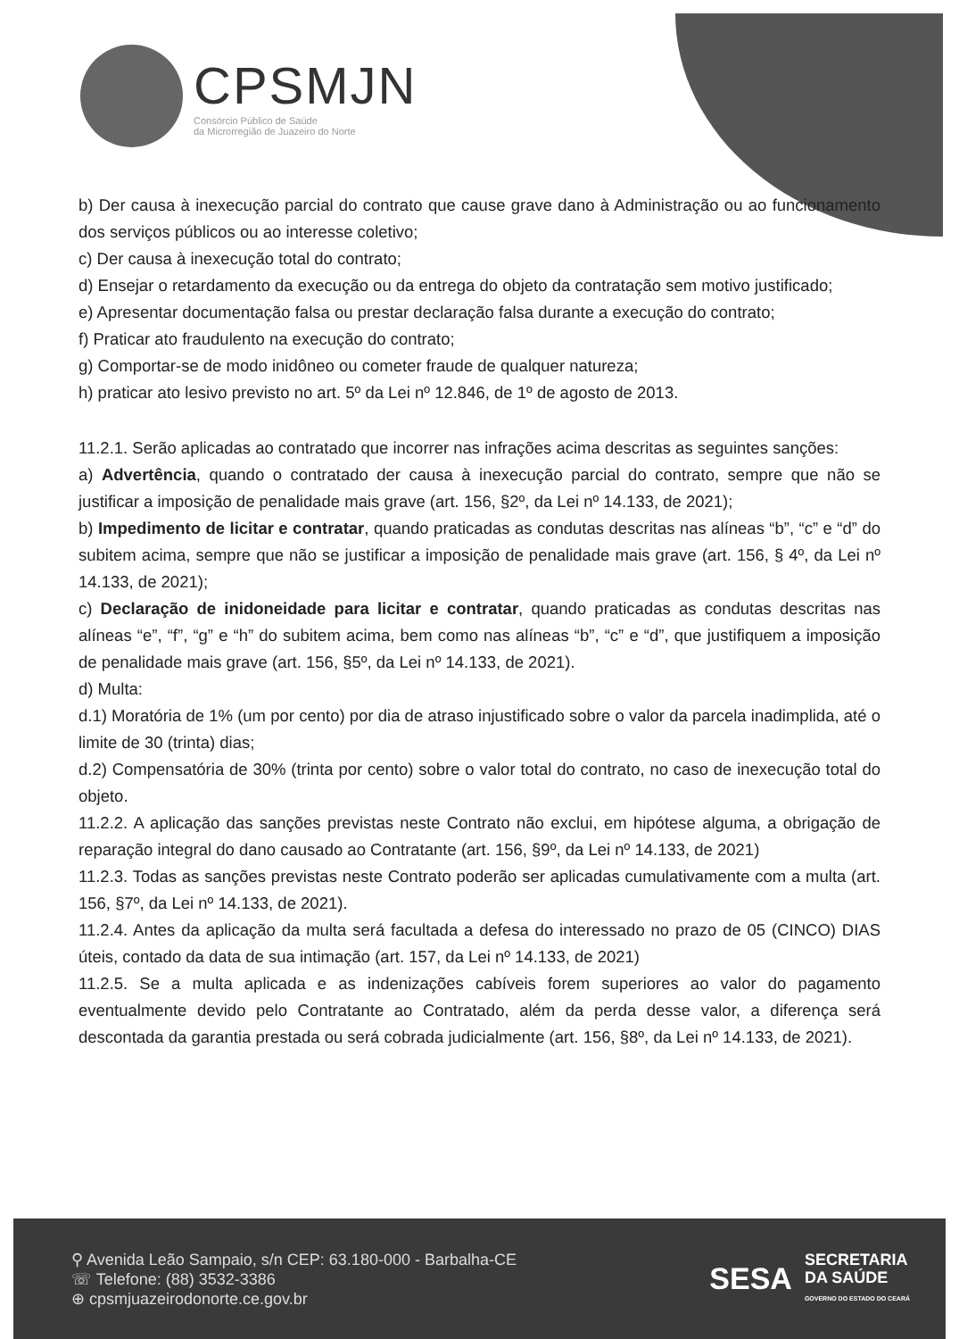CPSMJN
Consórcio Público de Saúde
da Microrregião de Juazeiro do Norte
b) Der causa à inexecução parcial do contrato que cause grave dano à Administração ou ao funcionamento dos serviços públicos ou ao interesse coletivo;
c) Der causa à inexecução total do contrato;
d) Ensejar o retardamento da execução ou da entrega do objeto da contratação sem motivo justificado;
e) Apresentar documentação falsa ou prestar declaração falsa durante a execução do contrato;
f) Praticar ato fraudulento na execução do contrato;
g) Comportar-se de modo inidôneo ou cometer fraude de qualquer natureza;
h) praticar ato lesivo previsto no art. 5º da Lei nº 12.846, de 1º de agosto de 2013.
11.2.1. Serão aplicadas ao contratado que incorrer nas infrações acima descritas as seguintes sanções:
a) Advertência, quando o contratado der causa à inexecução parcial do contrato, sempre que não se justificar a imposição de penalidade mais grave (art. 156, §2º, da Lei nº 14.133, de 2021);
b) Impedimento de licitar e contratar, quando praticadas as condutas descritas nas alíneas “b”, “c” e “d” do subitem acima, sempre que não se justificar a imposição de penalidade mais grave (art. 156, § 4º, da Lei nº 14.133, de 2021);
c) Declaração de inidoneidade para licitar e contratar, quando praticadas as condutas descritas nas alíneas “e”, “f”, “g” e “h” do subitem acima, bem como nas alíneas “b”, “c” e “d”, que justifiquem a imposição de penalidade mais grave (art. 156, §5º, da Lei nº 14.133, de 2021).
d) Multa:
d.1) Moratória de 1% (um por cento) por dia de atraso injustificado sobre o valor da parcela inadimplida, até o limite de 30 (trinta) dias;
d.2) Compensatória de 30% (trinta por cento) sobre o valor total do contrato, no caso de inexecução total do objeto.
11.2.2. A aplicação das sanções previstas neste Contrato não exclui, em hipótese alguma, a obrigação de reparação integral do dano causado ao Contratante (art. 156, §9º, da Lei nº 14.133, de 2021)
11.2.3. Todas as sanções previstas neste Contrato poderão ser aplicadas cumulativamente com a multa (art. 156, §7º, da Lei nº 14.133, de 2021).
11.2.4. Antes da aplicação da multa será facultada a defesa do interessado no prazo de 05 (CINCO) DIAS úteis, contado da data de sua intimação (art. 157, da Lei nº 14.133, de 2021)
11.2.5. Se a multa aplicada e as indenizações cabíveis forem superiores ao valor do pagamento eventualmente devido pelo Contratante ao Contratado, além da perda desse valor, a diferença será descontada da garantia prestada ou será cobrada judicialmente (art. 156, §8º, da Lei nº 14.133, de 2021).
⚲ Avenida Leão Sampaio, s/n CEP: 63.180-000 - Barbalha-CE
☏ Telefone: (88) 3532-3386
⊕ cpsmjuazeirodonorte.ce.gov.br
SESA SECRETARIA
DA SAÚDE
GOVERNO DO ESTADO DO CEARÁ